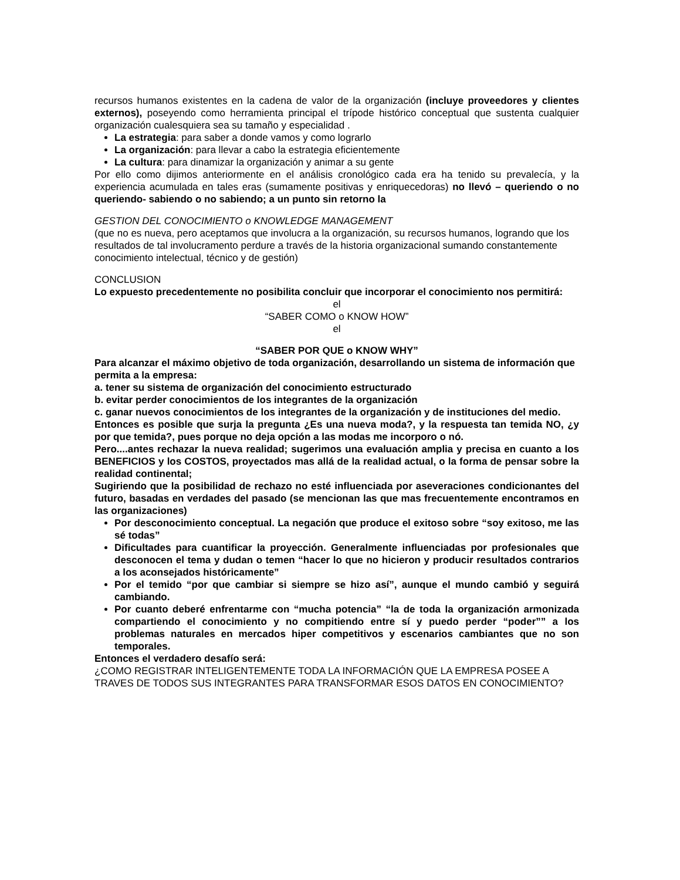recursos humanos existentes en la cadena de valor de la organización (incluye proveedores y clientes externos), poseyendo como herramienta principal el trípode histórico conceptual que sustenta cualquier organización cualesquiera sea su tamaño y especialidad .
La estrategia: para saber a donde vamos y como lograrlo
La organización: para llevar a cabo la estrategia eficientemente
La cultura: para dinamizar la organización y animar a su gente
Por ello como dijimos anteriormente en el análisis cronológico cada era ha tenido su prevalecía, y la experiencia acumulada en tales eras (sumamente positivas y enriquecedoras) no llevó – queriendo o no queriendo- sabiendo o no sabiendo; a un punto sin retorno la
GESTION DEL CONOCIMIENTO o KNOWLEDGE MANAGEMENT
(que no es nueva, pero aceptamos que involucra a la organización, su recursos humanos, logrando que los resultados de tal involucramento perdure a través de la historia organizacional sumando constantemente conocimiento intelectual, técnico y de gestión)
CONCLUSION
Lo expuesto precedentemente no posibilita concluir que incorporar el conocimiento nos permitirá:
el
“SABER COMO o KNOW HOW”
el
“SABER POR QUE o KNOW WHY”
Para alcanzar el máximo objetivo de toda organización, desarrollando un sistema de información que permita a la empresa:
a. tener su sistema de organización del conocimiento estructurado
b. evitar perder conocimientos de los integrantes de la organización
c. ganar nuevos conocimientos de los integrantes de la organización y de instituciones del medio.
Entonces es posible que surja la pregunta ¿Es una nueva moda?, y la respuesta tan temida NO, ¿y por que temida?, pues porque no deja opción a las modas me incorporo o nó.
Pero....antes rechazar la nueva realidad; sugerimos una evaluación amplia y precisa en cuanto a los BENEFICIOS y los COSTOS, proyectados mas allá de la realidad actual, o la forma de pensar sobre la realidad continental;
Sugiriendo que la posibilidad de rechazo no esté influenciada por aseveraciones condicionantes del futuro, basadas en verdades del pasado (se mencionan las que mas frecuentemente encontramos en las organizaciones)
Por desconocimiento conceptual. La negación que produce el exitoso sobre “soy exitoso, me las sé todas”
Dificultades para cuantificar la proyección. Generalmente influenciadas por profesionales que desconocen el tema y dudan o temen “hacer lo que no hicieron y producir resultados contrarios a los aconsejados históricamente”
Por el temido “por que cambiar si siempre se hizo así”, aunque el mundo cambió y seguirá cambiando.
Por cuanto deberé enfrentarme con “mucha potencia” “la de toda la organización armonizada compartiendo el conocimiento y no compitiendo entre sí y puedo perder “poder”” a los problemas naturales en mercados hiper competitivos y escenarios cambiantes que no son temporales.
Entonces el verdadero desafío será:
¿COMO REGISTRAR INTELIGENTEMENTE TODA LA INFORMACIÓN QUE LA EMPRESA POSEE A TRAVES DE TODOS SUS INTEGRANTES PARA TRANSFORMAR ESOS DATOS EN CONOCIMIENTO?